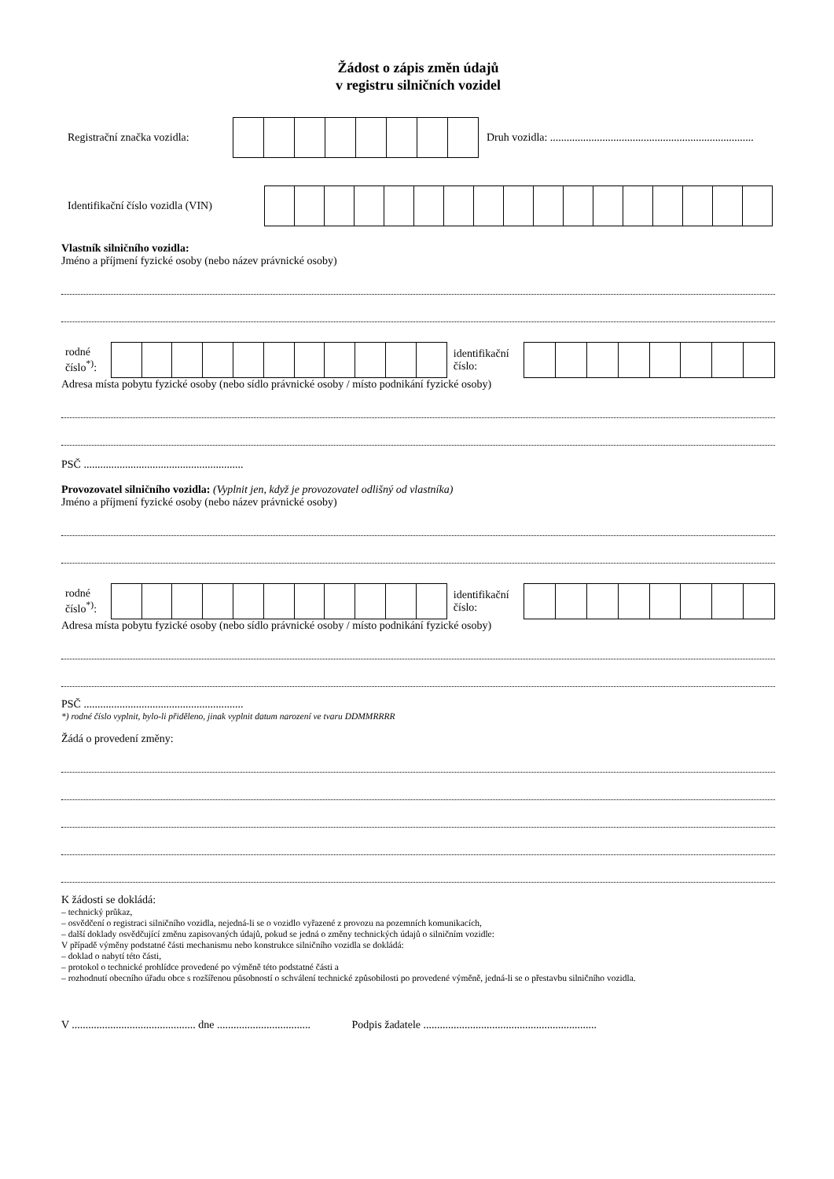Žádost o zápis změn údajů
v registru silničních vozidel
Registrační značka vozidla: Druh vozidla: ..........................................................................
Identifikační číslo vozidla (VIN)
Vlastník silničního vozidla:
Jméno a příjmení fyzické osoby (nebo název právnické osoby)
rodné
číslo<sup>*)</sup>: identifikační
číslo:
Adresa místa pobytu fyzické osoby (nebo sídlo právnické osoby / místo podnikání fyzické osoby)
PSČ ..........................................................
Provozovatel silničního vozidla: (Vyplnit jen, když je provozovatel odlišný od vlastníka)
Jméno a příjmení fyzické osoby (nebo název právnické osoby)
rodné
číslo<sup>*)</sup>: identifikační
číslo:
Adresa místa pobytu fyzické osoby (nebo sídlo právnické osoby / místo podnikání fyzické osoby)
PSČ ..........................................................
*) rodné číslo vyplnit, bylo-li přiděleno, jinak vyplnit datum narození ve tvaru DDMMRRRR
Žádá o provedení změny:
K žádosti se dokládá:
– technický průkaz,
– osvědčení o registraci silničního vozidla, nejedná-li se o vozidlo vyřazené z provozu na pozemních komunikacích,
– další doklady osvědčující změnu zapisovaných údajů, pokud se jedná o změny technických údajů o silničním vozidle:
V případě výměny podstatné části mechanismu nebo konstrukce silničního vozidla se dokládá:
– doklad o nabytí této části,
– protokol o technické prohlídce provedené po výměně této podstatné části a
– rozhodnutí obecního úřadu obce s rozšířenou působností o schválení technické způsobilosti po provedené výměně, jedná-li se o přestavbu silničního vozidla.
V ............................................. dne .................................. Podpis žadatele ...............................................................